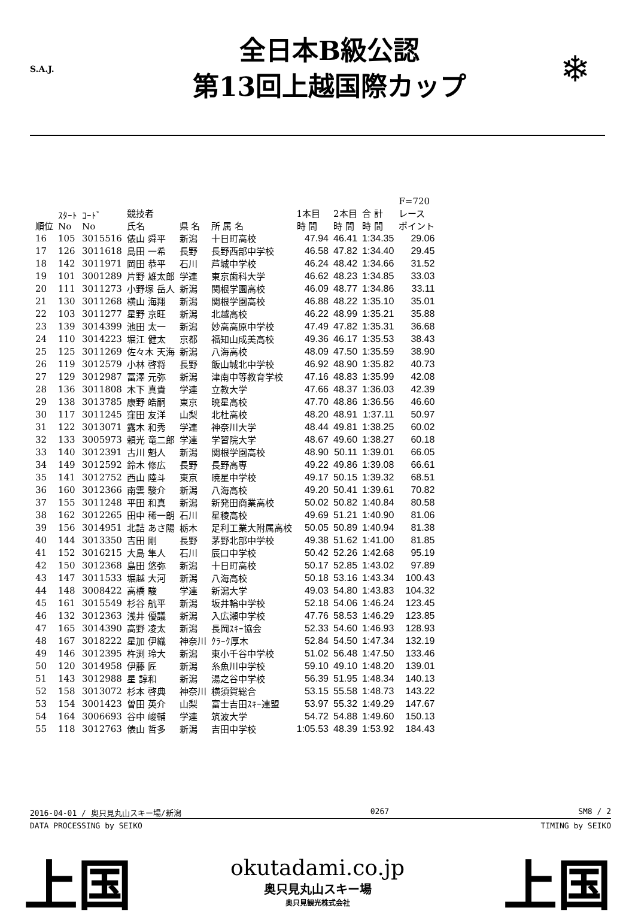S.A.J.
全日本B級公認
第13回上越国際カップ
❄
| 順位 | ｽﾀｰﾄ No | ｺｰﾄﾞ No | 競技者 氏名 | 県 名 | 所 属 名 | 1本目 時 間 | 2本目 時 間 | 合 計 時 間 | F=720 レース ポイント |
| --- | --- | --- | --- | --- | --- | --- | --- | --- | --- |
| 16 | 105 | 3015516 | 俵山 舜平 | 新潟 | 十日町高校 | 47.94 | 46.41 | 1:34.35 | 29.06 |
| 17 | 126 | 3011618 | 島田 一希 | 長野 | 長野西部中学校 | 46.58 | 47.82 | 1:34.40 | 29.45 |
| 18 | 142 | 3011971 | 岡田 恭平 | 石川 | 芦城中学校 | 46.24 | 48.42 | 1:34.66 | 31.52 |
| 19 | 101 | 3001289 | 片野 雄太郎 | 学連 | 東京歯科大学 | 46.62 | 48.23 | 1:34.85 | 33.03 |
| 20 | 111 | 3011273 | 小野塚 岳人 | 新潟 | 関根学園高校 | 46.09 | 48.77 | 1:34.86 | 33.11 |
| 21 | 130 | 3011268 | 横山 海翔 | 新潟 | 関根学園高校 | 46.88 | 48.22 | 1:35.10 | 35.01 |
| 22 | 103 | 3011277 | 星野 京旺 | 新潟 | 北越高校 | 46.22 | 48.99 | 1:35.21 | 35.88 |
| 23 | 139 | 3014399 | 池田 太一 | 新潟 | 妙高高原中学校 | 47.49 | 47.82 | 1:35.31 | 36.68 |
| 24 | 110 | 3014223 | 堀江 健太 | 京都 | 福知山成美高校 | 49.36 | 46.17 | 1:35.53 | 38.43 |
| 25 | 125 | 3011269 | 佐々木 天海 | 新潟 | 八海高校 | 48.09 | 47.50 | 1:35.59 | 38.90 |
| 26 | 119 | 3012579 | 小林 啓将 | 長野 | 飯山城北中学校 | 46.92 | 48.90 | 1:35.82 | 40.73 |
| 27 | 129 | 3012987 | 冨澤 元弥 | 新潟 | 津南中等教育学校 | 47.16 | 48.83 | 1:35.99 | 42.08 |
| 28 | 136 | 3011808 | 木下 真貴 | 学連 | 立教大学 | 47.66 | 48.37 | 1:36.03 | 42.39 |
| 29 | 138 | 3013785 | 康野 皓嗣 | 東京 | 暁星高校 | 47.70 | 48.86 | 1:36.56 | 46.60 |
| 30 | 117 | 3011245 | 窪田 友洋 | 山梨 | 北杜高校 | 48.20 | 48.91 | 1:37.11 | 50.97 |
| 31 | 122 | 3013071 | 露木 和秀 | 学連 | 神奈川大学 | 48.44 | 49.81 | 1:38.25 | 60.02 |
| 32 | 133 | 3005973 | 頼光 竜二郎 | 学連 | 学習院大学 | 48.67 | 49.60 | 1:38.27 | 60.18 |
| 33 | 140 | 3012391 | 古川 魁人 | 新潟 | 関根学園高校 | 48.90 | 50.11 | 1:39.01 | 66.05 |
| 34 | 149 | 3012592 | 鈴木 修広 | 長野 | 長野高専 | 49.22 | 49.86 | 1:39.08 | 66.61 |
| 35 | 141 | 3012752 | 西山 陸斗 | 東京 | 暁星中学校 | 49.17 | 50.15 | 1:39.32 | 68.51 |
| 36 | 160 | 3012366 | 南雲 駿介 | 新潟 | 八海高校 | 49.20 | 50.41 | 1:39.61 | 70.82 |
| 37 | 155 | 3011248 | 平田 和真 | 新潟 | 新発田商業高校 | 50.02 | 50.82 | 1:40.84 | 80.58 |
| 38 | 162 | 3012265 | 田中 稀一朗 | 石川 | 星稜高校 | 49.69 | 51.21 | 1:40.90 | 81.06 |
| 39 | 156 | 3014951 | 北詰 あさ陽 | 栃木 | 足利工業大附属高校 | 50.05 | 50.89 | 1:40.94 | 81.38 |
| 40 | 144 | 3013350 | 吉田 剛 | 長野 | 茅野北部中学校 | 49.38 | 51.62 | 1:41.00 | 81.85 |
| 41 | 152 | 3016215 | 大島 隼人 | 石川 | 辰口中学校 | 50.42 | 52.26 | 1:42.68 | 95.19 |
| 42 | 150 | 3012368 | 島田 悠弥 | 新潟 | 十日町高校 | 50.17 | 52.85 | 1:43.02 | 97.89 |
| 43 | 147 | 3011533 | 堀越 大河 | 新潟 | 八海高校 | 50.18 | 53.16 | 1:43.34 | 100.43 |
| 44 | 148 | 3008422 | 高橋 駿 | 学連 | 新潟大学 | 49.03 | 54.80 | 1:43.83 | 104.32 |
| 45 | 161 | 3015549 | 杉谷 航平 | 新潟 | 坂井輪中学校 | 52.18 | 54.06 | 1:46.24 | 123.45 |
| 46 | 132 | 3012363 | 浅井 優議 | 新潟 | 入広瀬中学校 | 47.76 | 58.53 | 1:46.29 | 123.85 |
| 47 | 165 | 3014390 | 高野 凌太 | 新潟 | 長岡ｽｷｰ協会 | 52.33 | 54.60 | 1:46.93 | 128.93 |
| 48 | 167 | 3018222 | 星加 伊織 | 神奈川 | ｸﾗｰｸ厚木 | 52.84 | 54.50 | 1:47.34 | 132.19 |
| 49 | 146 | 3012395 | 杵渕 玲大 | 新潟 | 東小千谷中学校 | 51.02 | 56.48 | 1:47.50 | 133.46 |
| 50 | 120 | 3014958 | 伊藤 匠 | 新潟 | 糸魚川中学校 | 59.10 | 49.10 | 1:48.20 | 139.01 |
| 51 | 143 | 3012988 | 星 諄和 | 新潟 | 湯之谷中学校 | 56.39 | 51.95 | 1:48.34 | 140.13 |
| 52 | 158 | 3013072 | 杉本 啓典 | 神奈川 | 横須賀総合 | 53.15 | 55.58 | 1:48.73 | 143.22 |
| 53 | 154 | 3001423 | 曽田 英介 | 山梨 | 富士吉田ｽｷｰ連盟 | 53.97 | 55.32 | 1:49.29 | 147.67 |
| 54 | 164 | 3006693 | 谷中 峻輔 | 学連 | 筑波大学 | 54.72 | 54.88 | 1:49.60 | 150.13 |
| 55 | 118 | 3012763 | 俵山 哲多 | 新潟 | 吉田中学校 | 1:05.53 | 48.39 | 1:53.92 | 184.43 |
2016-04-01 / 奥只見丸山スキー場/新潟 0267 SM8 / 2
DATA PROCESSING by SEIKO TIMING by SEIKO
上国
okutadami.co.jp
奥只見丸山スキー場
奥只見観光株式会社
上国